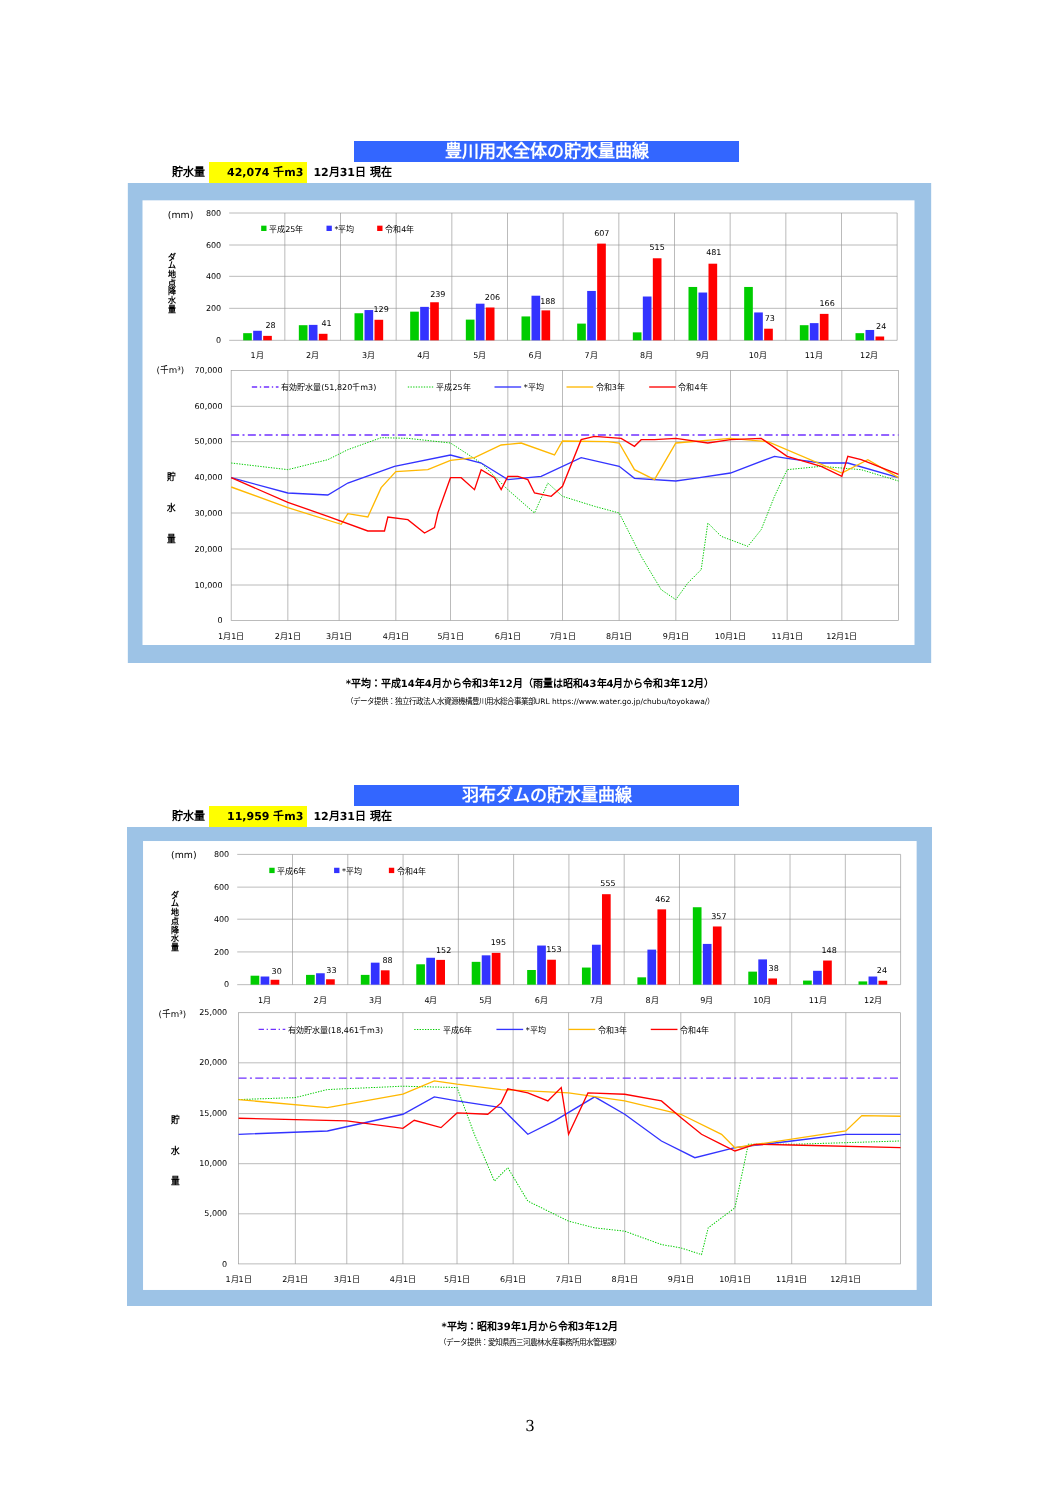豊川用水全体の貯水量曲線
貯水量 42,074 千m3 12月31日 現在
28
41
129
239
206
188
607
515
481
73
166
24
800
600
400
200
0
(mm)
ダ
ム
地
点
降
水
量
1月
2月
3月
4月
5月
6月
7月
8月
9月
10月
11月
12月
平成25年
*平均
令和4年
70,000
60,000
50,000
40,000
30,000
20,000
10,000
0
(千m³)
貯
水
量
1月1日
2月1日
3月1日
4月1日
5月1日
6月1日
7月1日
8月1日
9月1日
10月1日
11月1日
12月1日
有効貯水量(51,820千m3)
平成25年
*平均
令和3年
令和4年
*平均：平成14年4月から令和3年12月（雨量は昭和43年4月から令和3年12月）
（データ提供：独立行政法人水資源機構豊川用水総合事業部URL https://www.water.go.jp/chubu/toyokawa/）
羽布ダムの貯水量曲線
貯水量 11,959 千m3 12月31日 現在
30
33
88
152
195
153
555
462
357
38
148
24
800
600
400
200
0
(mm)
ダ
ム
地
点
降
水
量
1月
2月
3月
4月
5月
6月
7月
8月
9月
10月
11月
12月
平成6年
*平均
令和4年
25,000
20,000
15,000
10,000
5,000
0
(千m³)
貯
水
量
1月1日
2月1日
3月1日
4月1日
5月1日
6月1日
7月1日
8月1日
9月1日
10月1日
11月1日
12月1日
有効貯水量(18,461千m3)
平成6年
*平均
令和3年
令和4年
*平均：昭和39年1月から令和3年12月
（データ提供：愛知県西三河農林水産事務所用水管理課）
3